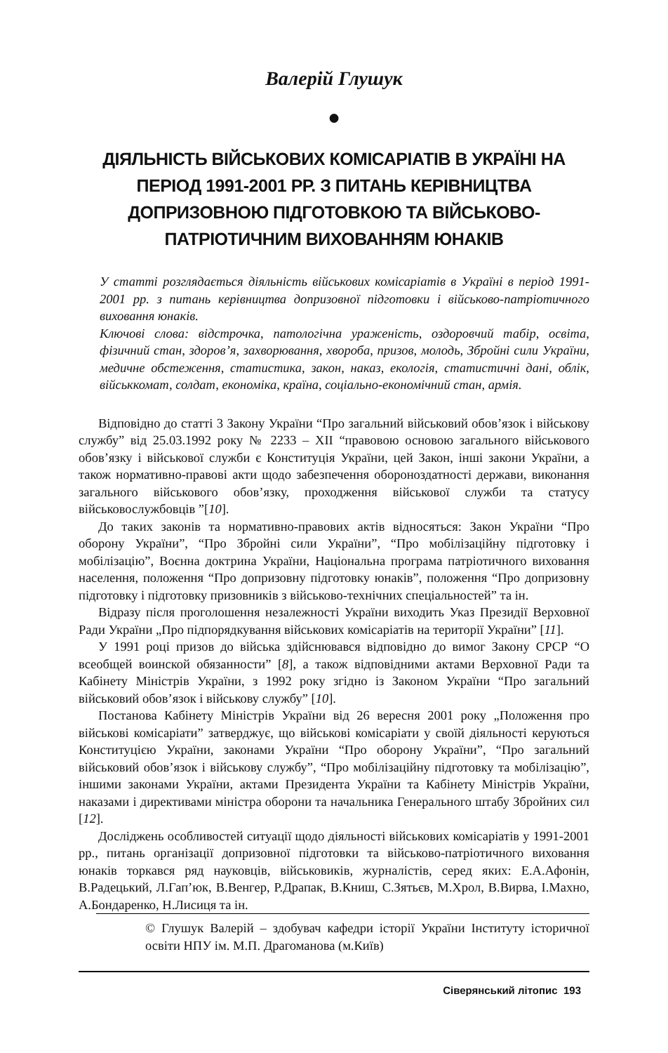Валерій Глушук
●
ДІЯЛЬНІСТЬ ВІЙСЬКОВИХ КОМІСАРІАТІВ В УКРАЇНІ НА ПЕРІОД 1991-2001 РР. З ПИТАНЬ КЕРІВНИЦТВА ДОПРИЗОВНОЮ ПІДГОТОВКОЮ ТА ВІЙСЬКОВО-ПАТРІОТИЧНИМ ВИХОВАННЯМ ЮНАКІВ
У статті розглядається діяльність військових комісаріатів в Україні в період 1991-2001 рр. з питань керівництва допризовної підготовки і військово-патріотичного виховання юнаків.
Ключові слова: відстрочка, патологічна ураженість, оздоровчий табір, освіта, фізичний стан, здоров’я, захворювання, хвороба, призов, молодь, Збройні сили України, медичне обстеження, статистика, закон, наказ, екологія, статистичні дані, облік, військкомат, солдат, економіка, країна, соціально-економічний стан, армія.
Відповідно до статті 3 Закону України “Про загальний військовий обов’язок і військову службу” від 25.03.1992 року № 2233 – XII “правовою основою загального військового обов’язку і військової служби є Конституція України, цей Закон, інші закони України, а також нормативно-правові акти щодо забезпечення обороноздатності держави, виконання загального військового обов’язку, проходження військової служби та статусу військовослужбовців ”[10].
До таких законів та нормативно-правових актів відносяться: Закон України “Про оборону України”, “Про Збройні сили України”, “Про мобілізаційну підготовку і мобілізацію”, Воєнна доктрина України, Національна програма патріотичного виховання населення, положення “Про допризовну підготовку юнаків”, положення “Про допризовну підготовку і підготовку призовників з військово-технічних спеціальностей” та ін.
Відразу після проголошення незалежності України виходить Указ Президії Верховної Ради України „Про підпорядкування військових комісаріатів на території України” [11].
У 1991 році призов до війська здійснювався відповідно до вимог Закону СРСР “О всеобщей воинской обязанности” [8], а також відповідними актами Верховної Ради та Кабінету Міністрів України, з 1992 року згідно із Законом України “Про загальний військовий обов’язок і військову службу” [10].
Постанова Кабінету Міністрів України від 26 вересня 2001 року „Положення про військові комісаріати” затверджує, що військові комісаріати у своїй діяльності керуються Конституцією України, законами України “Про оборону України”, “Про загальний військовий обов’язок і військову службу”, “Про мобілізаційну підготовку та мобілізацію”, іншими законами України, актами Президента України та Кабінету Міністрів України, наказами і директивами міністра оборони та начальника Генерального штабу Збройних сил [12].
Досліджень особливостей ситуації щодо діяльності військових комісаріатів у 1991-2001 рр., питань організації допризовної підготовки та військово-патріотичного виховання юнаків торкався ряд науковців, військовиків, журналістів, серед яких: Е.А.Афонін, В.Радецький, Л.Гап’юк, В.Венгер, Р.Драпак, В.Книш, С.Зятьєв, М.Хрол, В.Вирва, І.Махно, А.Бондаренко, Н.Лисиця та ін.
© Глушук Валерій – здобувач кафедри історії України Інституту історичної освіти НПУ ім. М.П. Драгоманова (м.Київ)
Сіверянський літопис 193